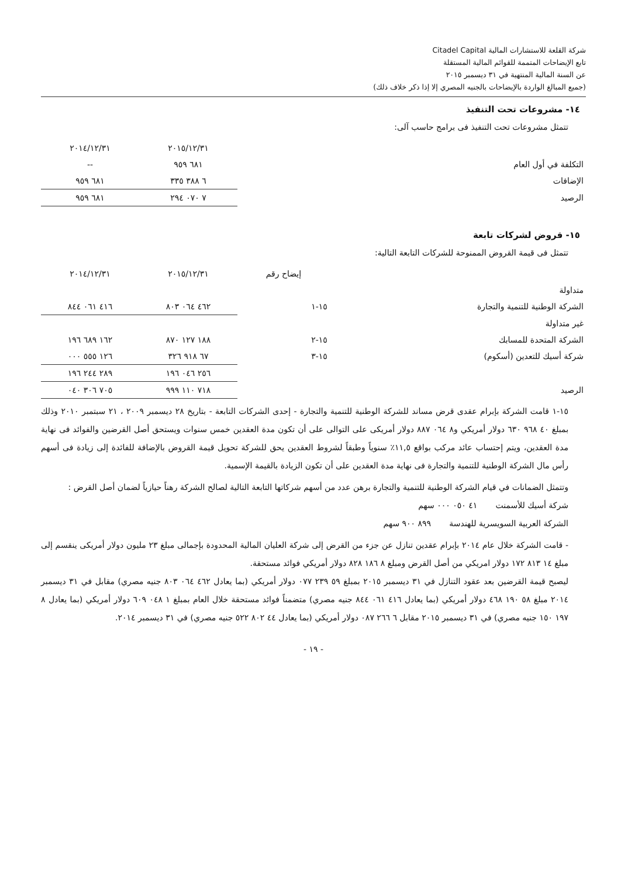شركة القلعة للاستشارات المالية Citadel Capital
تابع الإيضاحات المتممة للقوائم المالية المستقلة
عن السنة المالية المنتهية في ٣١ ديسمبر ٢٠١٥
(جميع المبالغ الواردة بالإيضاحات بالجنيه المصري إلا إذا ذكر خلاف ذلك)
١٤- مشروعات تحت التنفيذ
تتمثل مشروعات تحت التنفيذ فى برامج حاسب آلى:
| | ٢٠١٥/١٢/٣١ | ٢٠١٤/١٢/٣١ |
| --- | --- | --- |
| التكلفة في أول العام | ٦٨١ ٩٥٩ | -- |
| الإضافات | ٦ ٣٨٨ ٣٣٥ | ٦٨١ ٩٥٩ |
| الرصيد | ٧ ٠٧٠ ٢٩٤ | ٦٨١ ٩٥٩ |
١٥- قروض لشركات تابعة
تتمثل فى قيمة القروض الممنوحة للشركات التابعة التالية:
| | إيضاح رقم | ٢٠١٥/١٢/٣١ | ٢٠١٤/١٢/٣١ |
| --- | --- | --- | --- |
| متداولة | | | |
| الشركة الوطنية للتنمية والتجارة | ١٥-١ | ٤٦٢ ٠٦٤ ٨٠٣ | ٤١٦ ٠٦١ ٨٤٤ |
| غير متداولة | | | |
| الشركة المتحدة للمسابك | ١٥-٢ | ١٨٨ ١٢٧ ٨٧٠ | ١٦٢ ٦٨٩ ١٩٦ |
| شركة أسيك للتعدين (أسكوم) | ١٥-٣ | ٦٧ ٩١٨ ٣٢٦ | ١٢٦ ٥٥٥ ٠٠٠ |
| | | ٢٥٦ ٠٤٦ ١٩٦ | ٢٨٩ ٢٤٤ ١٩٦ |
| الرصيد | | ٧١٨ ١١٠ ٩٩٩ | ٧٠٥ ٣٠٦ ٠٤٠ |
١٥-١ قامت الشركة بإبرام عقدى قرض مساند للشركة الوطنية للتنمية والتجارة - إحدى الشركات التابعة - بتاريخ ٢٨ ديسمبر ٢٠٠٩ ، ٢١ سبتمبر ٢٠١٠ وذلك بمبلغ ٤٠ ٩٦٨ ٦٣٠ دولار أمريكي و٨ ٠٦٤ ٨٨٧ دولار أمريكى على التوالى على أن تكون مدة العقدين خمس سنوات ويستحق أصل القرضين والفوائد فى نهاية مدة العقدين، ويتم إحتساب عائد مركب بواقع ١١,٥٪ سنوياً وطبقاً لشروط العقدين يحق للشركة تحويل قيمة القروض بالإضافة للفائدة إلى زيادة فى أسهم رأس مال الشركة الوطنية للتنمية والتجارة فى نهاية مدة العقدين على أن تكون الزيادة بالقيمة الإسمية.
وتتمثل الضمانات في قيام الشركة الوطنية للتنمية والتجارة برهن عدد من أسهم شركاتها التابعة التالية لصالح الشركة رهناً حيازياً لضمان أصل القرض :
شركة أسيك للأسمنت ٤١ ٠٥٠ ٠٠٠ سهم
الشركة العربية السويسرية للهندسة ٨٩٩ ٩٠٠ سهم
- قامت الشركة خلال عام ٢٠١٤ بإبرام عقدين تنازل عن جزء من القرض إلى شركة العليان المالية المحدودة بإجمالى مبلغ ٢٣ مليون دولار أمريكى ينقسم إلى مبلغ ١٤ ٨١٣ ١٧٢ دولار امريكي من أصل القرض ومبلغ ٨ ١٨٦ ٨٢٨ دولار أمريكي فوائد مستحقة.
ليصبح قيمة القرضين بعد عقود التنازل في ٣١ ديسمبر ٢٠١٥ بمبلغ ٥٩ ٢٣٩ ٠٧٧ دولار أمريكي (بما يعادل ٤٦٢ ٠٦٤ ٨٠٣ جنيه مصري) مقابل في ٣١ ديسمبر ٢٠١٤ مبلغ ٥٨ ١٩٠ ٤٦٨ دولار أمريكي (بما يعادل ٤١٦ ٠٦١ ٨٤٤ جنيه مصري) متضمناً فوائد مستحقة خلال العام بمبلغ ١ ٠٤٨ ٦٠٩ دولار أمريكي (بما يعادل ٨ ١٩٧ ١٥٠ جنيه مصري) في ٣١ ديسمبر ٢٠١٥ مقابل ٦ ٢٦٦ ٠٨٧ دولار أمريكي (بما يعادل ٤٤ ٨٠٢ ٥٢٢ جنيه مصري) في ٣١ ديسمبر ٢٠١٤.
- ١٩ -